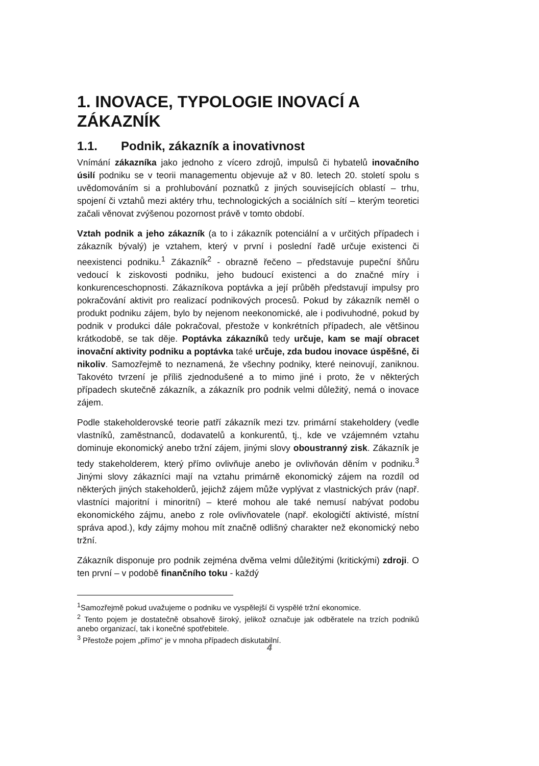1. INOVACE, TYPOLOGIE INOVACÍ A ZÁKAZNÍK
1.1. Podnik, zákazník a inovativnost
Vnímání zákazníka jako jednoho z vícero zdrojů, impulsů či hybatelů inovačního úsilí podniku se v teorii managementu objevuje až v 80. letech 20. století spolu s uvědomováním si a prohlubování poznatků z jiných souvisejících oblastí – trhu, spojení či vztahů mezi aktéry trhu, technologických a sociálních sítí – kterým teoretici začali věnovat zvýšenou pozornost právě v tomto období.
Vztah podnik a jeho zákazník (a to i zákazník potenciální a v určitých případech i zákazník bývalý) je vztahem, který v první i poslední řadě určuje existenci či neexistenci podniku.<sup>1</sup> Zákazník<sup>2</sup> - obrazně řečeno – představuje pupeční šňůru vedoucí k ziskovosti podniku, jeho budoucí existenci a do značné míry i konkurenceschopnosti. Zákazníkova poptávka a její průběh představují impulsy pro pokračování aktivit pro realizací podnikových procesů. Pokud by zákazník neměl o produkt podniku zájem, bylo by nejenom neekonomické, ale i podivuhodné, pokud by podnik v produkci dále pokračoval, přestože v konkrétních případech, ale většinou krátkodobě, se tak děje. Poptávka zákazníků tedy určuje, kam se mají obracet inovační aktivity podniku a poptávka také určuje, zda budou inovace úspěšné, či nikoliv. Samozřejmě to neznamená, že všechny podniky, které neinovují, zaniknou. Takovéto tvrzení je příliš zjednodušené a to mimo jiné i proto, že v některých případech skutečně zákazník, a zákazník pro podnik velmi důležitý, nemá o inovace zájem.
Podle stakeholderovské teorie patří zákazník mezi tzv. primární stakeholdery (vedle vlastníků, zaměstnanců, dodavatelů a konkurentů, tj., kde ve vzájemném vztahu dominuje ekonomický anebo tržní zájem, jinými slovy oboustranný zisk. Zákazník je tedy stakeholderem, který přímo ovlivňuje anebo je ovlivňován děním v podniku.<sup>3</sup> Jinými slovy zákazníci mají na vztahu primárně ekonomický zájem na rozdíl od některých jiných stakeholderů, jejichž zájem může vyplývat z vlastnických práv (např. vlastníci majoritní i minoritní) – které mohou ale také nemusí nabývat podobu ekonomického zájmu, anebo z role ovlivňovatele (např. ekologičtí aktivisté, místní správa apod.), kdy zájmy mohou mít značně odlišný charakter než ekonomický nebo tržní.
Zákazník disponuje pro podnik zejména dvěma velmi důležitými (kritickými) zdroji. O ten první – v podobě finančního toku - každý
<sup>1</sup> Samozřejmě pokud uvažujeme o podniku ve vyspělejší či vyspělé tržní ekonomice.
<sup>2</sup> Tento pojem je dostatečně obsahově široký, jelikož označuje jak odběratele na trzích podniků anebo organizací, tak i konečné spotřebitele.
<sup>3</sup> Přestože pojem „přímo“ je v mnoha případech diskutabilní.
4